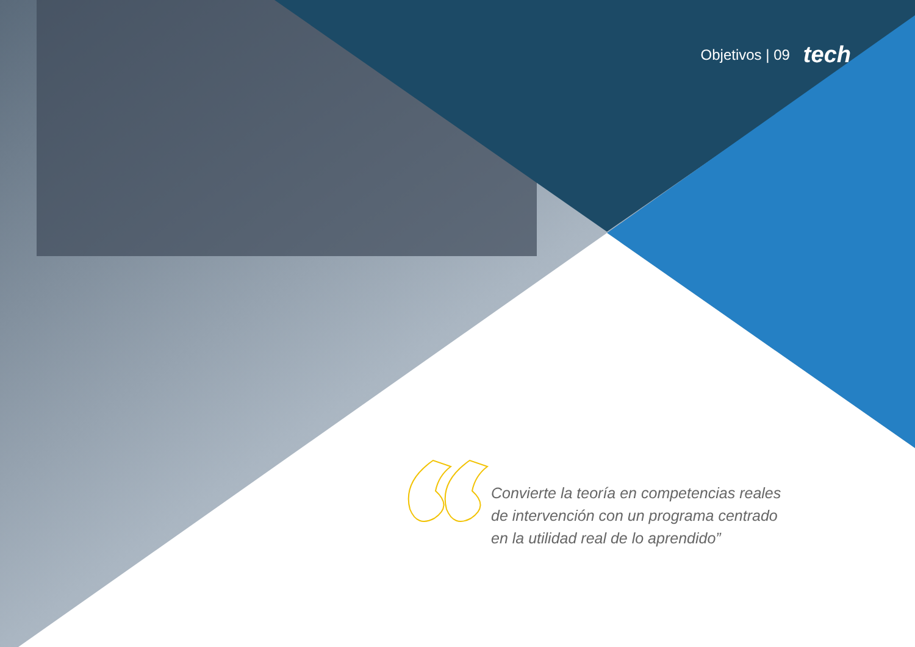Objetivos | 09 tech
Convierte la teoría en competencias reales de intervención con un programa centrado en la utilidad real de lo aprendido”